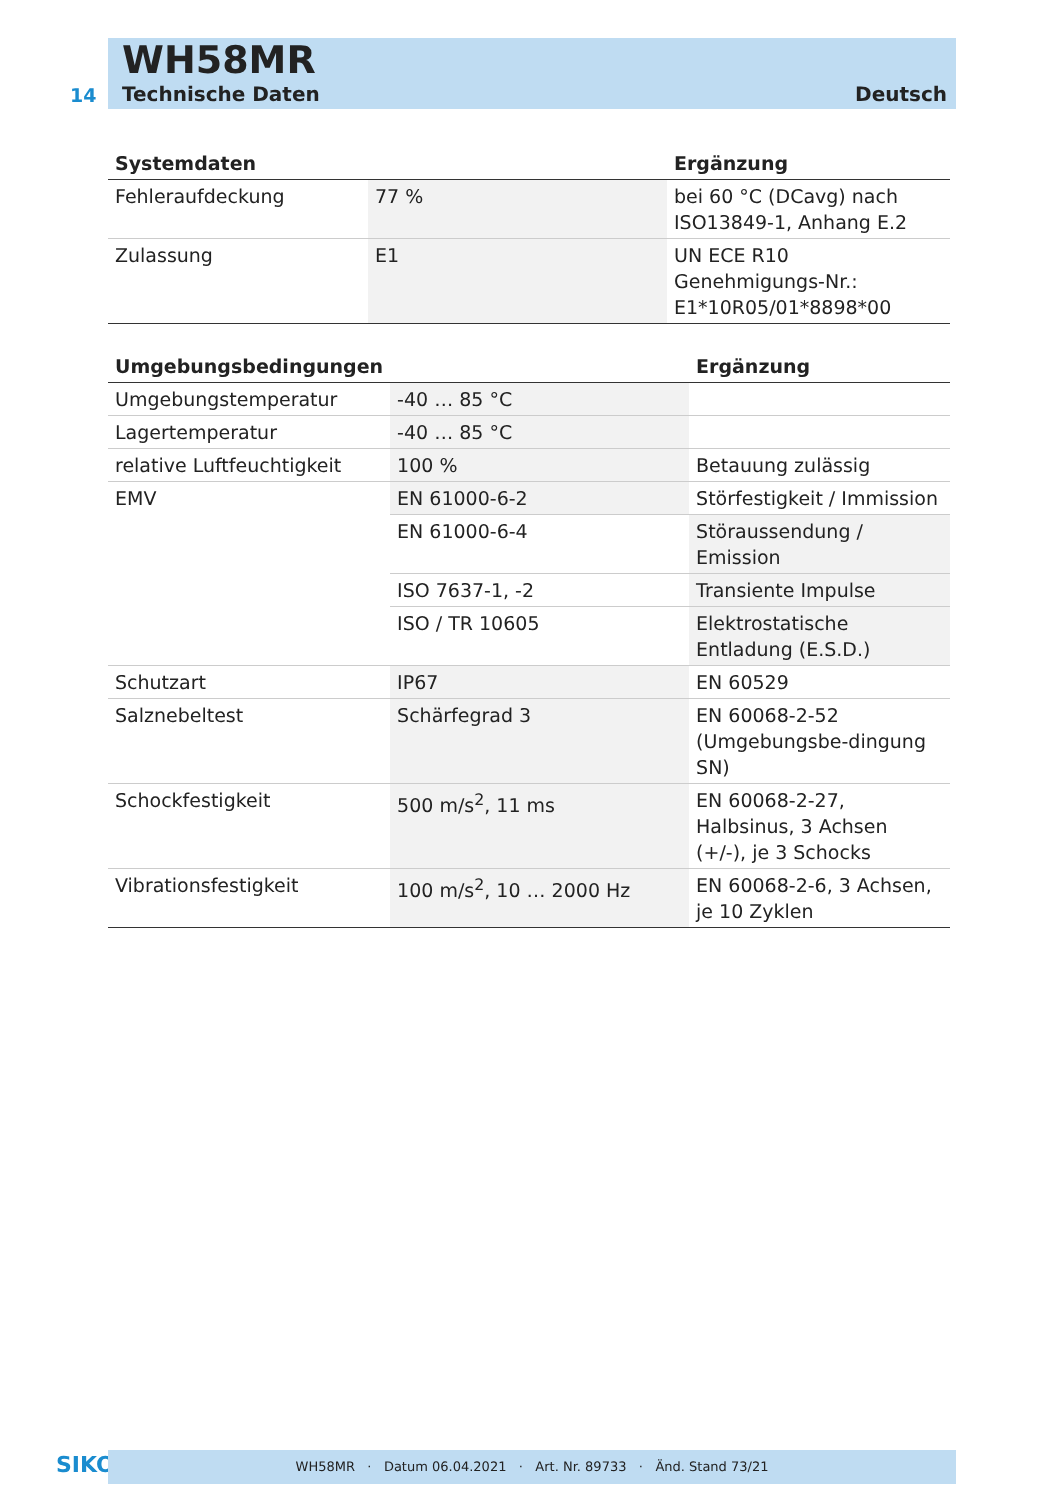WH58MR
14 Technische Daten Deutsch
| Systemdaten | | Ergänzung |
| --- | --- | --- |
| Fehleraufdeckung | 77 % | bei 60 °C (DCavg) nach ISO13849-1, Anhang E.2 |
| Zulassung | E1 | UN ECE R10 Genehmigungs-Nr.: E1*10R05/01*8898*00 |
| Umgebungsbedingungen | | Ergänzung |
| --- | --- | --- |
| Umgebungstemperatur | -40 … 85 °C | |
| Lagertemperatur | -40 … 85 °C | |
| relative Luftfeuchtigkeit | 100 % | Betauung zulässig |
| EMV | EN 61000-6-2 | Störfestigkeit / Immission |
| | EN 61000-6-4 | Störaussendung / Emission |
| | ISO 7637-1, -2 | Transiente Impulse |
| | ISO / TR 10605 | Elektrostatische Entladung (E.S.D.) |
| Schutzart | IP67 | EN 60529 |
| Salznebeltest | Schärfegrad 3 | EN 60068-2-52 (Umgebungsbe-dingung SN) |
| Schockfestigkeit | 500 m/s<sup>2</sup>, 11 ms | EN 60068-2-27, Halbsinus, 3 Achsen (+/-), je 3 Schocks |
| Vibrationsfestigkeit | 100 m/s<sup>2</sup>, 10 … 2000 Hz | EN 60068-2-6, 3 Achsen, je 10 Zyklen |
SIKO WH58MR · Datum 06.04.2021 · Art. Nr. 89733 · Änd. Stand 73/21